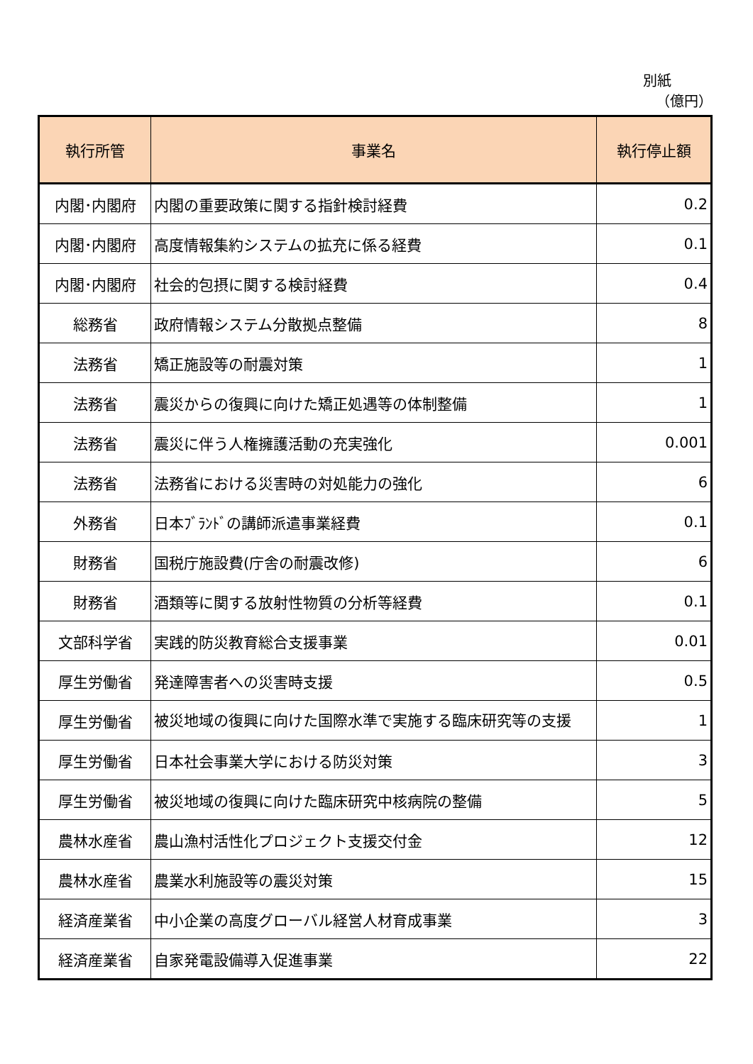別紙
（億円）
| 執行所管 | 事業名 | 執行停止額 |
| --- | --- | --- |
| 内閣･内閣府 | 内閣の重要政策に関する指針検討経費 | 0.2 |
| 内閣･内閣府 | 高度情報集約システムの拡充に係る経費 | 0.1 |
| 内閣･内閣府 | 社会的包摂に関する検討経費 | 0.4 |
| 総務省 | 政府情報システム分散拠点整備 | 8 |
| 法務省 | 矯正施設等の耐震対策 | 1 |
| 法務省 | 震災からの復興に向けた矯正処遇等の体制整備 | 1 |
| 法務省 | 震災に伴う人権擁護活動の充実強化 | 0.001 |
| 法務省 | 法務省における災害時の対処能力の強化 | 6 |
| 外務省 | 日本ﾌﾞﾗﾝﾄﾞの講師派遣事業経費 | 0.1 |
| 財務省 | 国税庁施設費(庁舎の耐震改修) | 6 |
| 財務省 | 酒類等に関する放射性物質の分析等経費 | 0.1 |
| 文部科学省 | 実践的防災教育総合支援事業 | 0.01 |
| 厚生労働省 | 発達障害者への災害時支援 | 0.5 |
| 厚生労働省 | 被災地域の復興に向けた国際水準で実施する臨床研究等の支援 | 1 |
| 厚生労働省 | 日本社会事業大学における防災対策 | 3 |
| 厚生労働省 | 被災地域の復興に向けた臨床研究中核病院の整備 | 5 |
| 農林水産省 | 農山漁村活性化プロジェクト支援交付金 | 12 |
| 農林水産省 | 農業水利施設等の震災対策 | 15 |
| 経済産業省 | 中小企業の高度グローバル経営人材育成事業 | 3 |
| 経済産業省 | 自家発電設備導入促進事業 | 22 |